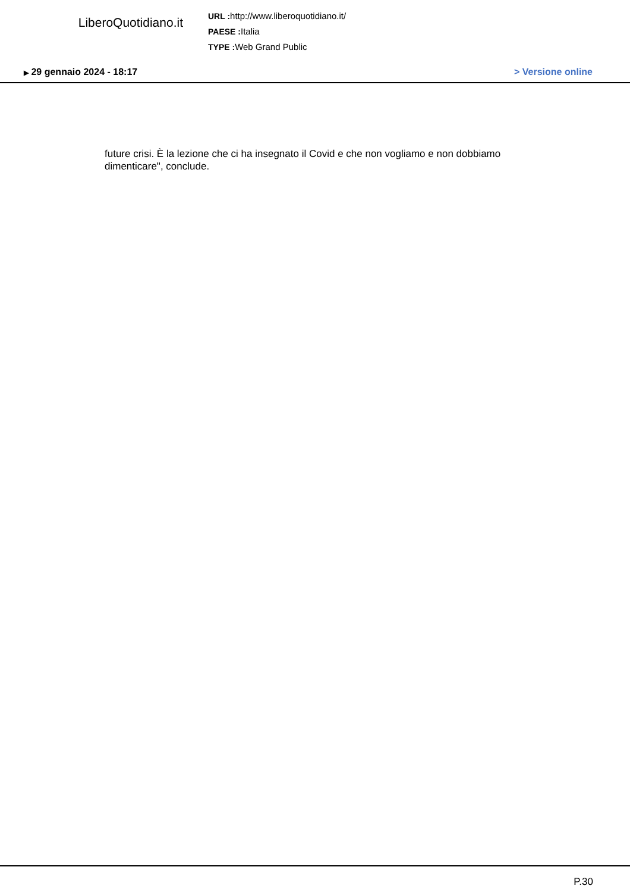LiberoQuotidiano.it
URL : http://www.liberoquotidiano.it/
PAESE : Italia
TYPE : Web Grand Public
▶ 29 gennaio 2024 - 18:17 > Versione online
future crisi. È la lezione che ci ha insegnato il Covid e che non vogliamo e non dobbiamo dimenticare", conclude.
P.30